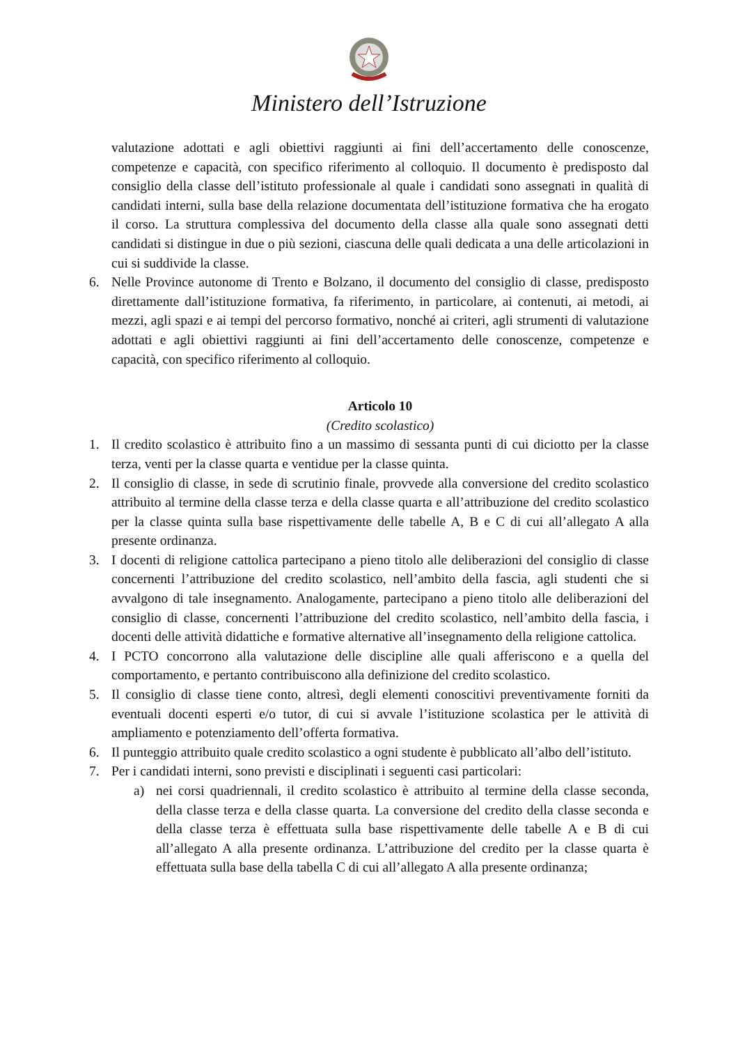Ministero dell’Istruzione
valutazione adottati e agli obiettivi raggiunti ai fini dell’accertamento delle conoscenze, competenze e capacità, con specifico riferimento al colloquio. Il documento è predisposto dal consiglio della classe dell’istituto professionale al quale i candidati sono assegnati in qualità di candidati interni, sulla base della relazione documentata dell’istituzione formativa che ha erogato il corso. La struttura complessiva del documento della classe alla quale sono assegnati detti candidati si distingue in due o più sezioni, ciascuna delle quali dedicata a una delle articolazioni in cui si suddivide la classe.
6. Nelle Province autonome di Trento e Bolzano, il documento del consiglio di classe, predisposto direttamente dall’istituzione formativa, fa riferimento, in particolare, ai contenuti, ai metodi, ai mezzi, agli spazi e ai tempi del percorso formativo, nonché ai criteri, agli strumenti di valutazione adottati e agli obiettivi raggiunti ai fini dell’accertamento delle conoscenze, competenze e capacità, con specifico riferimento al colloquio.
Articolo 10
(Credito scolastico)
1. Il credito scolastico è attribuito fino a un massimo di sessanta punti di cui diciotto per la classe terza, venti per la classe quarta e ventidue per la classe quinta.
2. Il consiglio di classe, in sede di scrutinio finale, provvede alla conversione del credito scolastico attribuito al termine della classe terza e della classe quarta e all’attribuzione del credito scolastico per la classe quinta sulla base rispettivamente delle tabelle A, B e C di cui all’allegato A alla presente ordinanza.
3. I docenti di religione cattolica partecipano a pieno titolo alle deliberazioni del consiglio di classe concernenti l’attribuzione del credito scolastico, nell’ambito della fascia, agli studenti che si avvalgono di tale insegnamento. Analogamente, partecipano a pieno titolo alle deliberazioni del consiglio di classe, concernenti l’attribuzione del credito scolastico, nell’ambito della fascia, i docenti delle attività didattiche e formative alternative all’insegnamento della religione cattolica.
4. I PCTO concorrono alla valutazione delle discipline alle quali afferiscono e a quella del comportamento, e pertanto contribuiscono alla definizione del credito scolastico.
5. Il consiglio di classe tiene conto, altresì, degli elementi conoscitivi preventivamente forniti da eventuali docenti esperti e/o tutor, di cui si avvale l’istituzione scolastica per le attività di ampliamento e potenziamento dell’offerta formativa.
6. Il punteggio attribuito quale credito scolastico a ogni studente è pubblicato all’albo dell’istituto.
7. Per i candidati interni, sono previsti e disciplinati i seguenti casi particolari:
a) nei corsi quadriennali, il credito scolastico è attribuito al termine della classe seconda, della classe terza e della classe quarta. La conversione del credito della classe seconda e della classe terza è effettuata sulla base rispettivamente delle tabelle A e B di cui all’allegato A alla presente ordinanza. L’attribuzione del credito per la classe quarta è effettuata sulla base della tabella C di cui all’allegato A alla presente ordinanza;